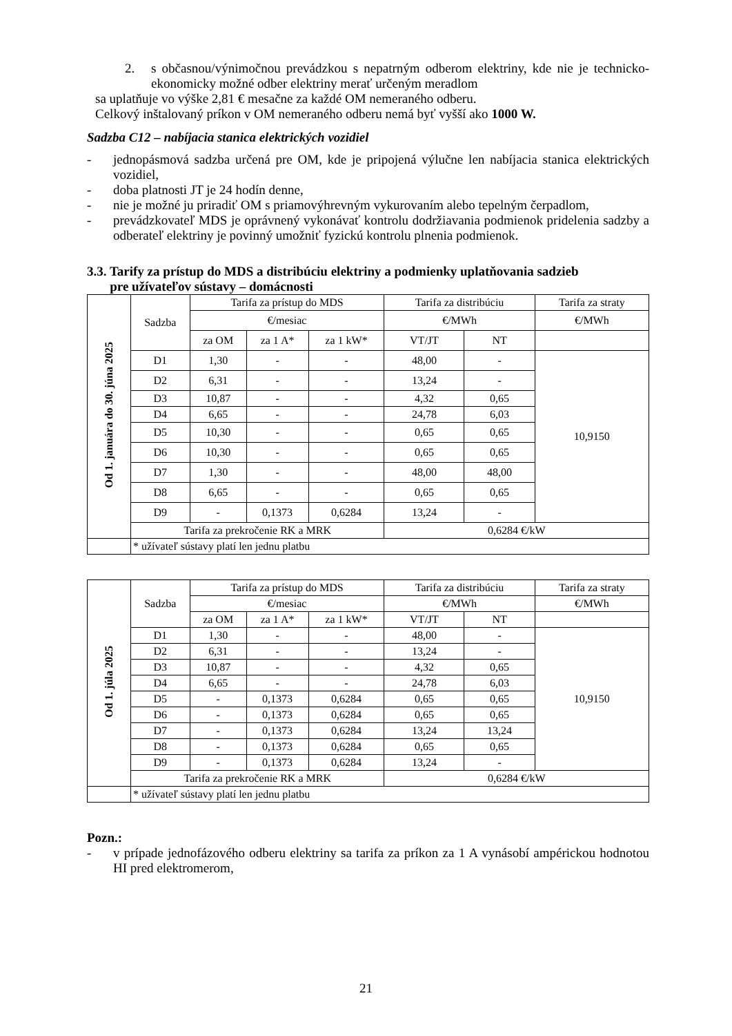2. s občasnou/výnimočnou prevádzkou s nepatrným odberom elektriny, kde nie je technicko-ekonomicky možné odber elektriny merať určeným meradlom
sa uplatňuje vo výške 2,81 € mesačne za každé OM nemeraného odberu.
Celkový inštalovaný príkon v OM nemeraného odberu nemá byť vyšší ako 1000 W.
Sadzba C12 – nabíjacia stanica elektrických vozidiel
- jednopásmová sadzba určená pre OM, kde je pripojená výlučne len nabíjacia stanica elektrických vozidiel,
- doba platnosti JT je 24 hodín denne,
- nie je možné ju priradiť OM s priamovýhrevným vykurovaním alebo tepelným čerpadlom,
- prevádzkovateľ MDS je oprávnený vykonávať kontrolu dodržiavania podmienok pridelenia sadzby a odberateľ elektriny je povinný umožniť fyzickú kontrolu plnenia podmienok.
3.3. Tarify za prístup do MDS a distribúciu elektriny a podmienky uplatňovania sadzieb
pre užívateľov sústavy – domácnosti
| Od 1. januára do 30. júna 2025 | Sadzba | Tarifa za prístup do MDS | | | Tarifa za distribúciu | | Tarifa za straty |
| | | €/mesiac | | | €/MWh | | €/MWh |
| | | za OM | za 1 A* | za 1 kW* | VT/JT | NT | |
| | D1 | 1,30 | - | - | 48,00 | - | 10,9150 |
| | D2 | 6,31 | - | - | 13,24 | - | |
| | D3 | 10,87 | - | - | 4,32 | 0,65 | |
| | D4 | 6,65 | - | - | 24,78 | 6,03 | |
| | D5 | 10,30 | - | - | 0,65 | 0,65 | |
| | D6 | 10,30 | - | - | 0,65 | 0,65 | |
| | D7 | 1,30 | - | - | 48,00 | 48,00 | |
| | D8 | 6,65 | - | - | 0,65 | 0,65 | |
| | D9 | - | 0,1373 | 0,6284 | 13,24 | - | |
| | Tarifa za prekročenie RK a MRK | | | | 0,6284 €/kW | | |
| | * užívateľ sústavy platí len jednu platbu | | | | | | |
| Od 1. júla 2025 | Sadzba | Tarifa za prístup do MDS | | | Tarifa za distribúciu | | Tarifa za straty |
| | | €/mesiac | | | €/MWh | | €/MWh |
| | | za OM | za 1 A* | za 1 kW* | VT/JT | NT | |
| | D1 | 1,30 | - | - | 48,00 | - | 10,9150 |
| | D2 | 6,31 | - | - | 13,24 | - | |
| | D3 | 10,87 | - | - | 4,32 | 0,65 | |
| | D4 | 6,65 | - | - | 24,78 | 6,03 | |
| | D5 | - | 0,1373 | 0,6284 | 0,65 | 0,65 | |
| | D6 | - | 0,1373 | 0,6284 | 0,65 | 0,65 | |
| | D7 | - | 0,1373 | 0,6284 | 13,24 | 13,24 | |
| | D8 | - | 0,1373 | 0,6284 | 0,65 | 0,65 | |
| | D9 | - | 0,1373 | 0,6284 | 13,24 | - | |
| | Tarifa za prekročenie RK a MRK | | | | 0,6284 €/kW | | |
| | * užívateľ sústavy platí len jednu platbu | | | | | | |
Pozn.:
- v prípade jednofázového odberu elektriny sa tarifa za príkon za 1 A vynásobí ampérickou hodnotou HI pred elektromerom,
21